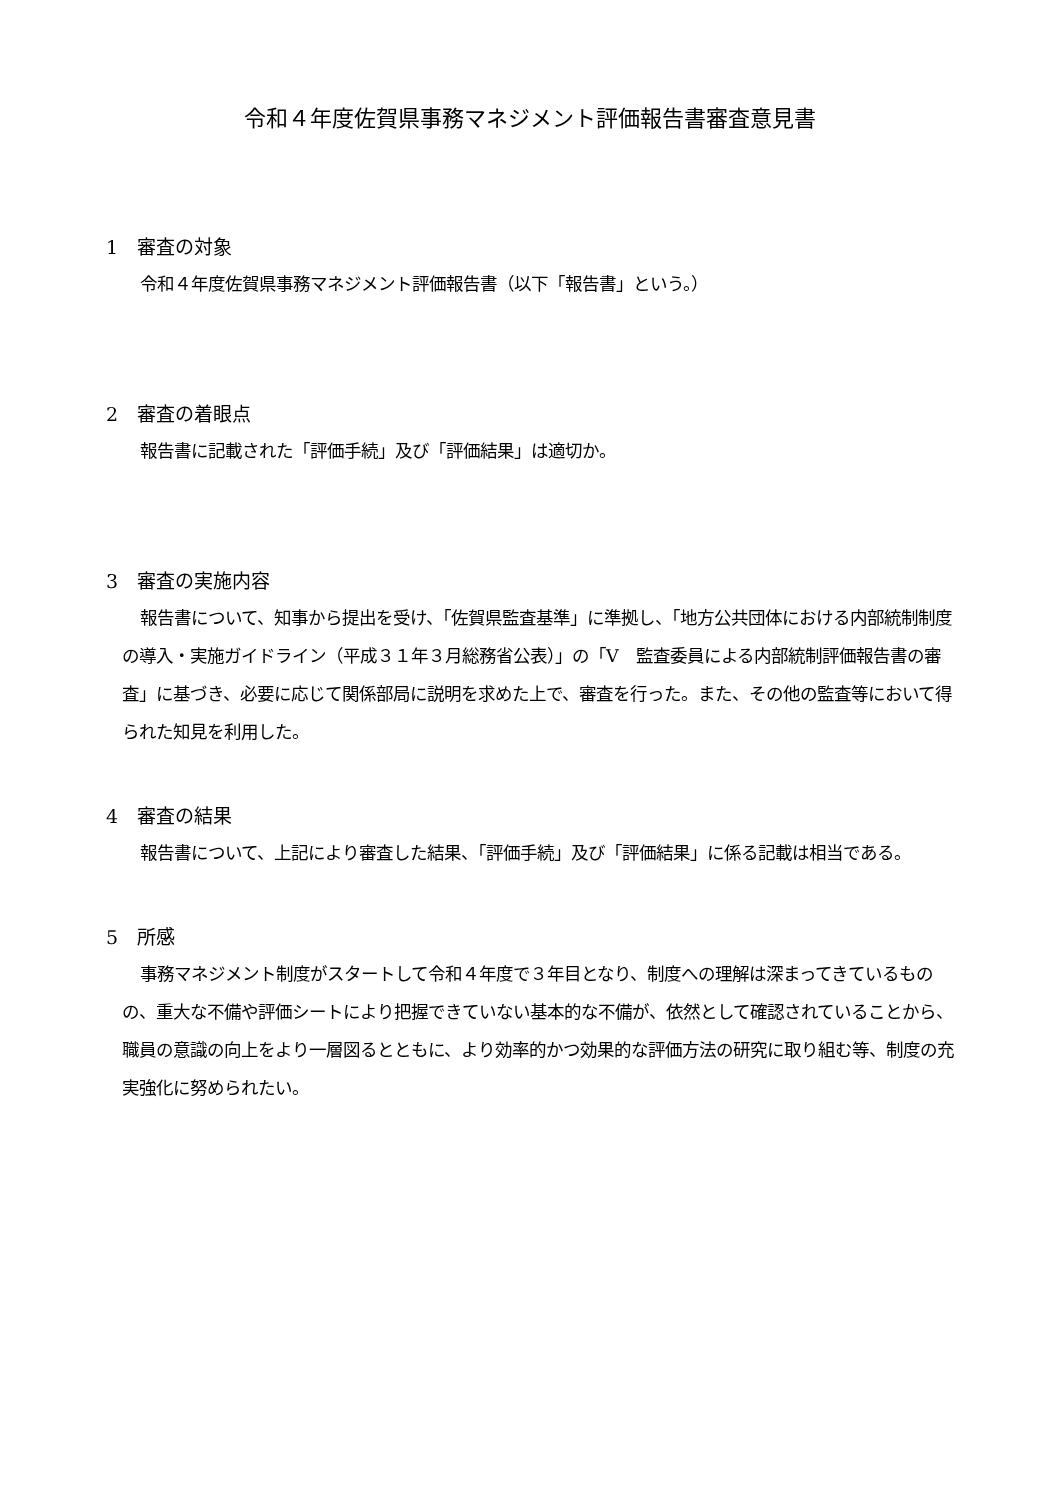令和４年度佐賀県事務マネジメント評価報告書審査意見書
1　審査の対象
令和４年度佐賀県事務マネジメント評価報告書（以下「報告書」という。）
2　審査の着眼点
報告書に記載された「評価手続」及び「評価結果」は適切か。
3　審査の実施内容
報告書について、知事から提出を受け、「佐賀県監査基準」に準拠し、「地方公共団体における内部統制制度の導入・実施ガイドライン（平成３１年３月総務省公表）」の「Ⅴ　監査委員による内部統制評価報告書の審査」に基づき、必要に応じて関係部局に説明を求めた上で、審査を行った。また、その他の監査等において得られた知見を利用した。
4　審査の結果
報告書について、上記により審査した結果、「評価手続」及び「評価結果」に係る記載は相当である。
5　所感
事務マネジメント制度がスタートして令和４年度で３年目となり、制度への理解は深まってきているものの、重大な不備や評価シートにより把握できていない基本的な不備が、依然として確認されていることから、職員の意識の向上をより一層図るとともに、より効率的かつ効果的な評価方法の研究に取り組む等、制度の充実強化に努められたい。